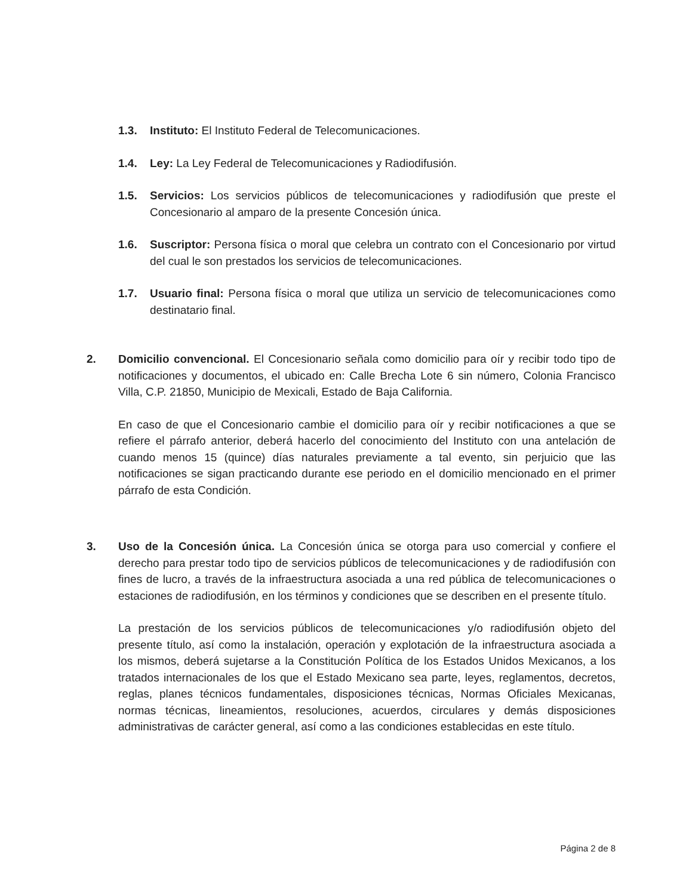1.3. Instituto: El Instituto Federal de Telecomunicaciones.
1.4. Ley: La Ley Federal de Telecomunicaciones y Radiodifusión.
1.5. Servicios: Los servicios públicos de telecomunicaciones y radiodifusión que preste el Concesionario al amparo de la presente Concesión única.
1.6. Suscriptor: Persona física o moral que celebra un contrato con el Concesionario por virtud del cual le son prestados los servicios de telecomunicaciones.
1.7. Usuario final: Persona física o moral que utiliza un servicio de telecomunicaciones como destinatario final.
2. Domicilio convencional. El Concesionario señala como domicilio para oír y recibir todo tipo de notificaciones y documentos, el ubicado en: Calle Brecha Lote 6 sin número, Colonia Francisco Villa, C.P. 21850, Municipio de Mexicali, Estado de Baja California.
En caso de que el Concesionario cambie el domicilio para oír y recibir notificaciones a que se refiere el párrafo anterior, deberá hacerlo del conocimiento del Instituto con una antelación de cuando menos 15 (quince) días naturales previamente a tal evento, sin perjuicio que las notificaciones se sigan practicando durante ese periodo en el domicilio mencionado en el primer párrafo de esta Condición.
3. Uso de la Concesión única. La Concesión única se otorga para uso comercial y confiere el derecho para prestar todo tipo de servicios públicos de telecomunicaciones y de radiodifusión con fines de lucro, a través de la infraestructura asociada a una red pública de telecomunicaciones o estaciones de radiodifusión, en los términos y condiciones que se describen en el presente título.
La prestación de los servicios públicos de telecomunicaciones y/o radiodifusión objeto del presente título, así como la instalación, operación y explotación de la infraestructura asociada a los mismos, deberá sujetarse a la Constitución Política de los Estados Unidos Mexicanos, a los tratados internacionales de los que el Estado Mexicano sea parte, leyes, reglamentos, decretos, reglas, planes técnicos fundamentales, disposiciones técnicas, Normas Oficiales Mexicanas, normas técnicas, lineamientos, resoluciones, acuerdos, circulares y demás disposiciones administrativas de carácter general, así como a las condiciones establecidas en este título.
Página 2 de 8